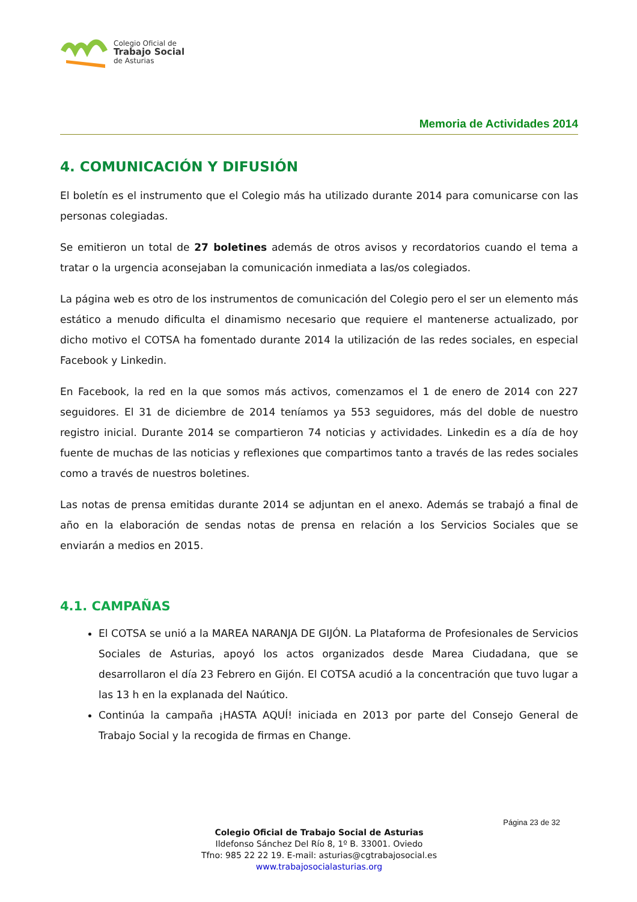Colegio Oficial de
Trabajo Social
de Asturias
Memoria de Actividades 2014
4. COMUNICACIÓN Y DIFUSIÓN
El boletín es el instrumento que el Colegio más ha utilizado durante 2014 para comunicarse con las personas colegiadas.
Se emitieron un total de 27 boletines además de otros avisos y recordatorios cuando el tema a tratar o la urgencia aconsejaban la comunicación inmediata a las/os colegiados.
La página web es otro de los instrumentos de comunicación del Colegio pero el ser un elemento más estático a menudo dificulta el dinamismo necesario que requiere el mantenerse actualizado, por dicho motivo el COTSA ha fomentado durante 2014 la utilización de las redes sociales, en especial Facebook y Linkedin.
En Facebook, la red en la que somos más activos, comenzamos el 1 de enero de 2014 con 227 seguidores. El 31 de diciembre de 2014 teníamos ya 553 seguidores, más del doble de nuestro registro inicial. Durante 2014 se compartieron 74 noticias y actividades. Linkedin es a día de hoy fuente de muchas de las noticias y reflexiones que compartimos tanto a través de las redes sociales como a través de nuestros boletines.
Las notas de prensa emitidas durante 2014 se adjuntan en el anexo. Además se trabajó a final de año en la elaboración de sendas notas de prensa en relación a los Servicios Sociales que se enviarán a medios en 2015.
4.1. CAMPAÑAS
El COTSA se unió a la MAREA NARANJA DE GIJÓN. La Plataforma de Profesionales de Servicios Sociales de Asturias, apoyó los actos organizados desde Marea Ciudadana, que se desarrollaron el día 23 Febrero en Gijón. El COTSA acudió a la concentración que tuvo lugar a las 13 h en la explanada del Naútico.
Continúa la campaña ¡HASTA AQUÍ! iniciada en 2013 por parte del Consejo General de Trabajo Social y la recogida de firmas en Change.
Página 23 de 32
Colegio Oficial de Trabajo Social de Asturias
Ildefonso Sánchez Del Río 8, 1º B. 33001. Oviedo
Tfno: 985 22 22 19. E-mail: asturias@cgtrabajosocial.es
www.trabajosocialasturias.org